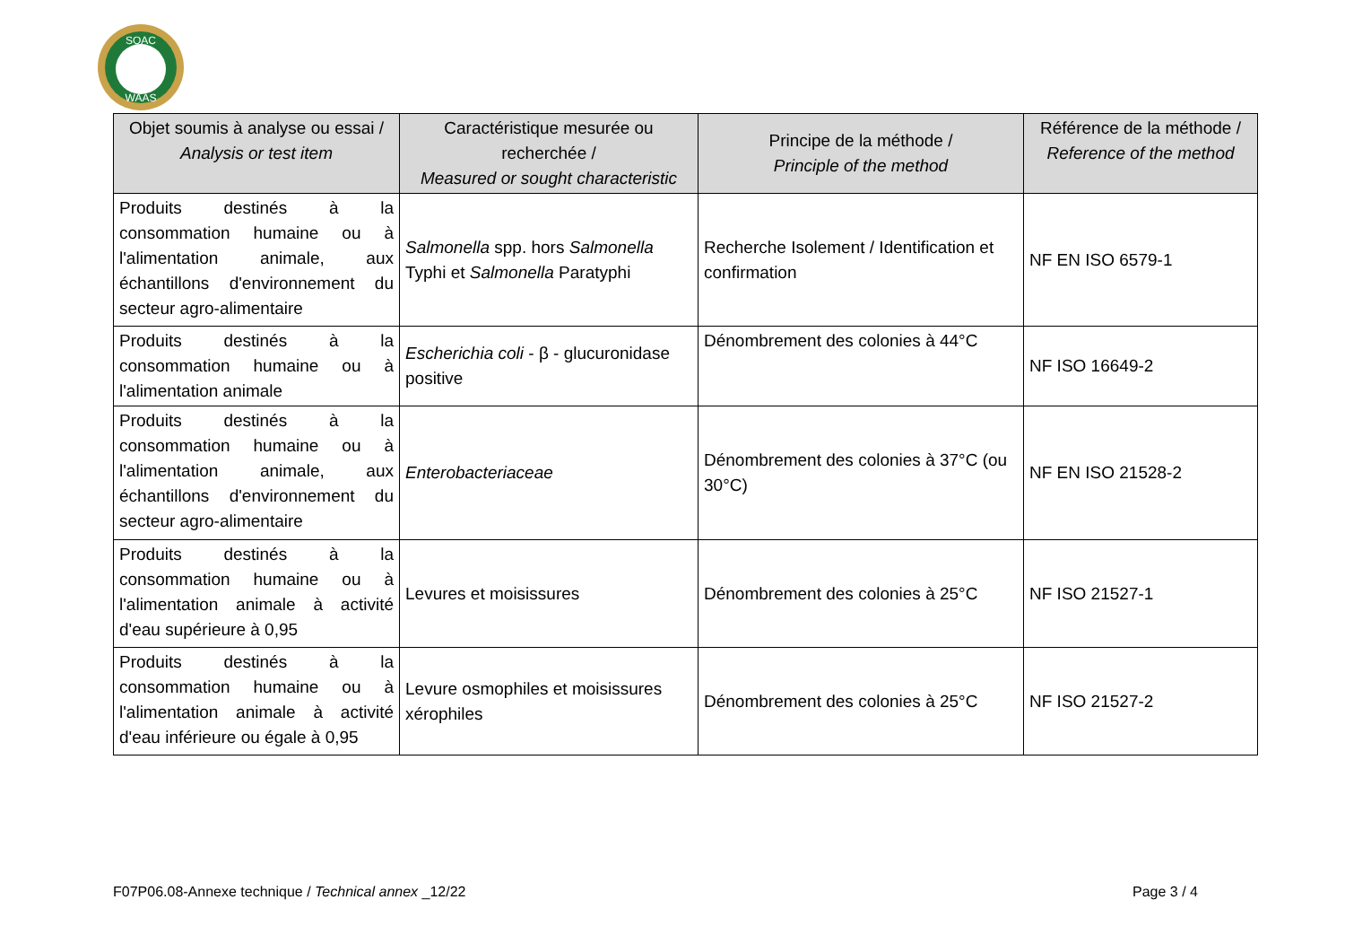SOAC
WAAS
| Objet soumis à analyse ou essai / Analysis or test item | Caractéristique mesurée ou recherchée / Measured or sought characteristic | Principe de la méthode / Principle of the method | Référence de la méthode / Reference of the method |
| --- | --- | --- | --- |
| Produits destinés à la consommation humaine ou à l'alimentation animale, aux échantillons d'environnement du secteur agro-alimentaire | Salmonella spp. hors Salmonella Typhi et Salmonella Paratyphi | Recherche Isolement / Identification et confirmation | NF EN ISO 6579-1 |
| Produits destinés à la consommation humaine ou à l'alimentation animale | Escherichia coli - β - glucuronidase positive | Dénombrement des colonies à 44°C | NF ISO 16649-2 |
| Produits destinés à la consommation humaine ou à l'alimentation animale, aux échantillons d'environnement du secteur agro-alimentaire | Enterobacteriaceae | Dénombrement des colonies à 37°C (ou 30°C) | NF EN ISO 21528-2 |
| Produits destinés à la consommation humaine ou à l'alimentation animale à activité d'eau supérieure à 0,95 | Levures et moisissures | Dénombrement des colonies à 25°C | NF ISO 21527-1 |
| Produits destinés à la consommation humaine ou à l'alimentation animale à activité d'eau inférieure ou égale à 0,95 | Levure osmophiles et moisissures xérophiles | Dénombrement des colonies à 25°C | NF ISO 21527-2 |
F07P06.08-Annexe technique / Technical annex _12/22 Page 3 / 4